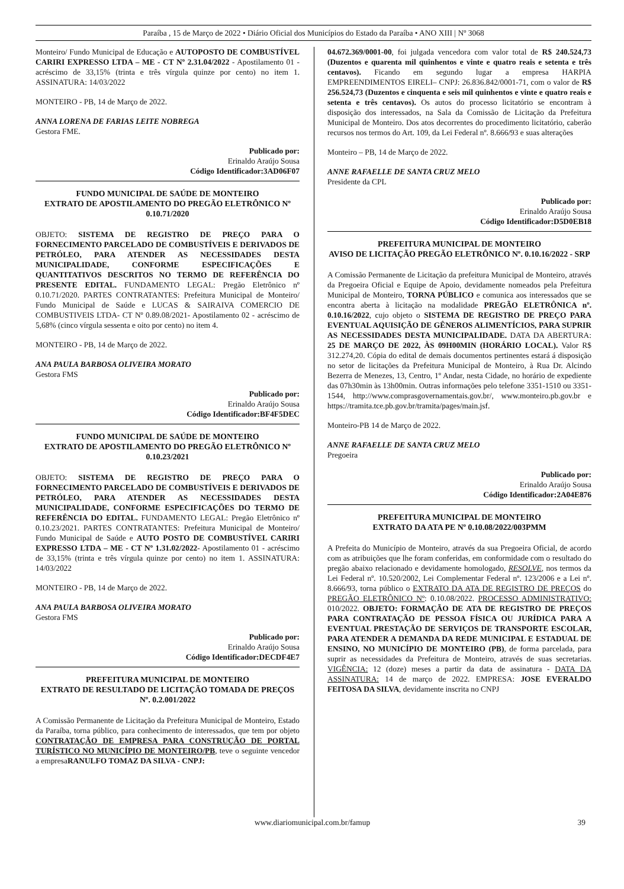Paraíba , 15 de Março de 2022 • Diário Oficial dos Municípios do Estado da Paraíba • ANO XIII | Nº 3068
Monteiro/ Fundo Municipal de Educação e AUTOPOSTO DE COMBUSTÍVEL CARIRI EXPRESSO LTDA – ME - CT Nº 2.31.04/2022 - Apostilamento 01 - acréscimo de 33,15% (trinta e três vírgula quinze por cento) no item 1. ASSINATURA: 14/03/2022
MONTEIRO - PB, 14 de Março de 2022.
ANNA LORENA DE FARIAS LEITE NOBREGA
Gestora FME.
Publicado por:
Erinaldo Araújo Sousa
Código Identificador:3AD06F07
FUNDO MUNICIPAL DE SAÚDE DE MONTEIRO
EXTRATO DE APOSTILAMENTO DO PREGÃO ELETRÔNICO Nº 0.10.71/2020
OBJETO: SISTEMA DE REGISTRO DE PREÇO PARA O FORNECIMENTO PARCELADO DE COMBUSTÍVEIS E DERIVADOS DE PETRÓLEO, PARA ATENDER AS NECESSIDADES DESTA MUNICIPALIDADE, CONFORME ESPECIFICAÇÕES E QUANTITATIVOS DESCRITOS NO TERMO DE REFERÊNCIA DO PRESENTE EDITAL. FUNDAMENTO LEGAL: Pregão Eletrônico nº 0.10.71/2020. PARTES CONTRATANTES: Prefeitura Municipal de Monteiro/ Fundo Municipal de Saúde e LUCAS & SAIRAIVA COMERCIO DE COMBUSTIVEIS LTDA- CT Nº 0.89.08/2021- Apostilamento 02 - acréscimo de 5,68% (cinco vírgula sessenta e oito por cento) no item 4.
MONTEIRO - PB, 14 de Março de 2022.
ANA PAULA BARBOSA OLIVEIRA MORATO
Gestora FMS
Publicado por:
Erinaldo Araújo Sousa
Código Identificador:BF4F5DEC
FUNDO MUNICIPAL DE SAÚDE DE MONTEIRO
EXTRATO DE APOSTILAMENTO DO PREGÃO ELETRÔNICO Nº 0.10.23/2021
OBJETO: SISTEMA DE REGISTRO DE PREÇO PARA O FORNECIMENTO PARCELADO DE COMBUSTÍVEIS E DERIVADOS DE PETRÓLEO, PARA ATENDER AS NECESSIDADES DESTA MUNICIPALIDADE, CONFORME ESPECIFICAÇÕES DO TERMO DE REFERÊNCIA DO EDITAL. FUNDAMENTO LEGAL: Pregão Eletrônico nº 0.10.23/2021. PARTES CONTRATANTES: Prefeitura Municipal de Monteiro/ Fundo Municipal de Saúde e AUTO POSTO DE COMBUSTÍVEL CARIRI EXPRESSO LTDA – ME - CT Nº 1.31.02/2022- Apostilamento 01 - acréscimo de 33,15% (trinta e três vírgula quinze por cento) no item 1. ASSINATURA: 14/03/2022
MONTEIRO - PB, 14 de Março de 2022.
ANA PAULA BARBOSA OLIVEIRA MORATO
Gestora FMS
Publicado por:
Erinaldo Araújo Sousa
Código Identificador:DECDF4E7
PREFEITURA MUNICIPAL DE MONTEIRO
EXTRATO DE RESULTADO DE LICITAÇÃO TOMADA DE PREÇOS Nº. 0.2.001/2022
A Comissão Permanente de Licitação da Prefeitura Municipal de Monteiro, Estado da Paraíba, torna público, para conhecimento de interessados, que tem por objeto CONTRATAÇÃO DE EMPRESA PARA CONSTRUÇÃO DE PORTAL TURÍSTICO NO MUNICÍPIO DE MONTEIRO/PB, teve o seguinte vencedor a empresaRANULFO TOMAZ DA SILVA - CNPJ:
04.672.369/0001-00, foi julgada vencedora com valor total de R$ 240.524,73 (Duzentos e quarenta mil quinhentos e vinte e quatro reais e setenta e três centavos). Ficando em segundo lugar a empresa HARPIA EMPREENDIMENTOS EIRELI– CNPJ: 26.836.842/0001-71, com o valor de R$ 256.524,73 (Duzentos e cinquenta e seis mil quinhentos e vinte e quatro reais e setenta e três centavos). Os autos do processo licitatório se encontram à disposição dos interessados, na Sala da Comissão de Licitação da Prefeitura Municipal de Monteiro. Dos atos decorrentes do procedimento licitatório, caberão recursos nos termos do Art. 109, da Lei Federal nº. 8.666/93 e suas alterações
Monteiro – PB, 14 de Março de 2022.
ANNE RAFAELLE DE SANTA CRUZ MELO
Presidente da CPL
Publicado por:
Erinaldo Araújo Sousa
Código Identificador:D5D0EB18
PREFEITURA MUNICIPAL DE MONTEIRO
AVISO DE LICITAÇÃO PREGÃO ELETRÔNICO Nº. 0.10.16/2022 - SRP
A Comissão Permanente de Licitação da prefeitura Municipal de Monteiro, através da Pregoeira Oficial e Equipe de Apoio, devidamente nomeados pela Prefeitura Municipal de Monteiro, TORNA PÚBLICO e comunica aos interessados que se encontra aberta à licitação na modalidade PREGÃO ELETRÔNICA nº. 0.10.16/2022, cujo objeto o SISTEMA DE REGISTRO DE PREÇO PARA EVENTUAL AQUISIÇÃO DE GÊNEROS ALIMENTÍCIOS, PARA SUPRIR AS NECESSIDADES DESTA MUNICIPALIDADE. DATA DA ABERTURA: 25 DE MARÇO DE 2022, ÀS 09H00MIN (HORÁRIO LOCAL). Valor R$ 312.274,20. Cópia do edital de demais documentos pertinentes estará á disposição no setor de licitações da Prefeitura Municipal de Monteiro, à Rua Dr. Alcindo Bezerra de Menezes, 13, Centro, 1º Andar, nesta Cidade, no horário de expediente das 07h30min às 13h00min. Outras informações pelo telefone 3351-1510 ou 3351-1544, http://www.comprasgovernamentais.gov.br/, www.monteiro.pb.gov.br e https://tramita.tce.pb.gov.br/tramita/pages/main.jsf.
Monteiro-PB 14 de Março de 2022.
ANNE RAFAELLE DE SANTA CRUZ MELO
Pregoeira
Publicado por:
Erinaldo Araújo Sousa
Código Identificador:2A04E876
PREFEITURA MUNICIPAL DE MONTEIRO
EXTRATO DA ATA PE Nº 0.10.08/2022/003PMM
A Prefeita do Município de Monteiro, através da sua Pregoeira Oficial, de acordo com as atribuições que lhe foram conferidas, em conformidade com o resultado do pregão abaixo relacionado e devidamente homologado, RESOLVE, nos termos da Lei Federal nº. 10.520/2002, Lei Complementar Federal nº. 123/2006 e a Lei nº. 8.666/93, torna público o EXTRATO DA ATA DE REGISTRO DE PREÇOS do PREGÃO ELETRÔNICO Nº: 0.10.08/2022. PROCESSO ADMINISTRATIVO: 010/2022. OBJETO: FORMAÇÃO DE ATA DE REGISTRO DE PREÇOS PARA CONTRATAÇÃO DE PESSOA FÍSICA OU JURÍDICA PARA A EVENTUAL PRESTAÇÃO DE SERVIÇOS DE TRANSPORTE ESCOLAR, PARA ATENDER A DEMANDA DA REDE MUNICIPAL E ESTADUAL DE ENSINO, NO MUNICÍPIO DE MONTEIRO (PB), de forma parcelada, para suprir as necessidades da Prefeitura de Monteiro, através de suas secretarias. VIGÊNCIA: 12 (doze) meses a partir da data de assinatura - DATA DA ASSINATURA: 14 de março de 2022. EMPRESA: JOSE EVERALDO FEITOSA DA SILVA, devidamente inscrita no CNPJ
www.diariomunicipal.com.br/famup 39